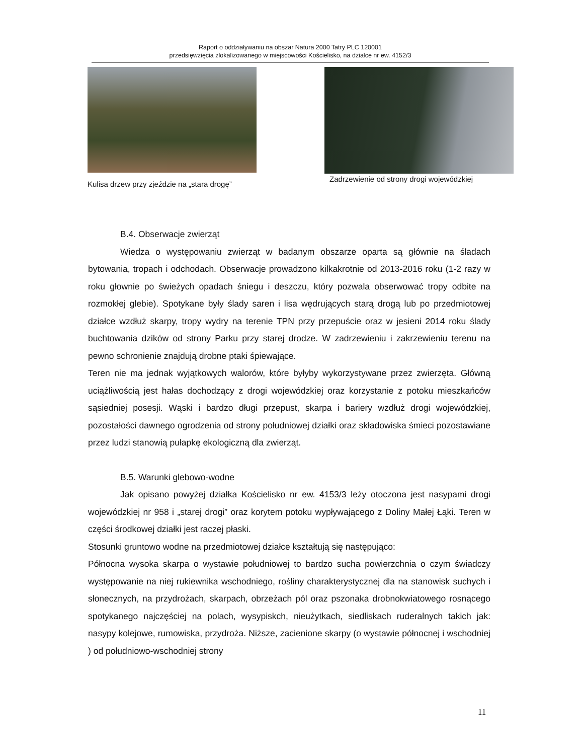Raport o oddziaływaniu na obszar Natura 2000 Tatry PLC 120001
przedsięwzięcia zlokalizowanego w miejscowości Kościelisko, na działce nr ew. 4152/3
Kulisa drzew przy zjeździe na „stara drogę”
Zadrzewienie od strony drogi wojewódzkiej
B.4. Obserwacje zwierząt
Wiedza o występowaniu zwierząt w badanym obszarze oparta są głównie na śladach bytowania, tropach i odchodach. Obserwacje prowadzono kilkakrotnie od 2013-2016 roku (1-2 razy w roku głownie po świeżych opadach śniegu i deszczu, który pozwala obserwować tropy odbite na rozmokłej glebie). Spotykane były ślady saren i lisa wędrujących starą drogą lub po przedmiotowej działce wzdłuż skarpy, tropy wydry na terenie TPN przy przepuście oraz w jesieni 2014 roku ślady buchtowania dzików od strony Parku przy starej drodze. W zadrzewieniu i zakrzewieniu terenu na pewno schronienie znajdują drobne ptaki śpiewające.
Teren nie ma jednak wyjątkowych walorów, które byłyby wykorzystywane przez zwierzęta. Główną uciążliwością jest hałas dochodzący z drogi wojewódzkiej oraz korzystanie z potoku mieszkańców sąsiedniej posesji. Wąski i bardzo długi przepust, skarpa i bariery wzdłuż drogi wojewódzkiej, pozostałości dawnego ogrodzenia od strony południowej działki oraz składowiska śmieci pozostawiane przez ludzi stanowią pułapkę ekologiczną dla zwierząt.
B.5. Warunki glebowo-wodne
Jak opisano powyżej działka Kościelisko nr ew. 4153/3 leży otoczona jest nasypami drogi wojewódzkiej nr 958 i „starej drogi” oraz korytem potoku wypływającego z Doliny Małej Łąki. Teren w części środkowej działki jest raczej płaski.
Stosunki gruntowo wodne na przedmiotowej działce kształtują się następująco:
Północna wysoka skarpa o wystawie południowej to bardzo sucha powierzchnia o czym świadczy występowanie na niej rukiewnika wschodniego, rośliny charakterystycznej dla na stanowisk suchych i słonecznych, na przydrożach, skarpach, obrzeżach pól oraz pszonaka drobnokwiatowego rosnącego spotykanego najczęściej na polach, wysypiskch, nieużytkach, siedliskach ruderalnych takich jak: nasypy kolejowe, rumowiska, przydroża. Niższe, zacienione skarpy (o wystawie północnej i wschodniej ) od południowo-wschodniej strony
11